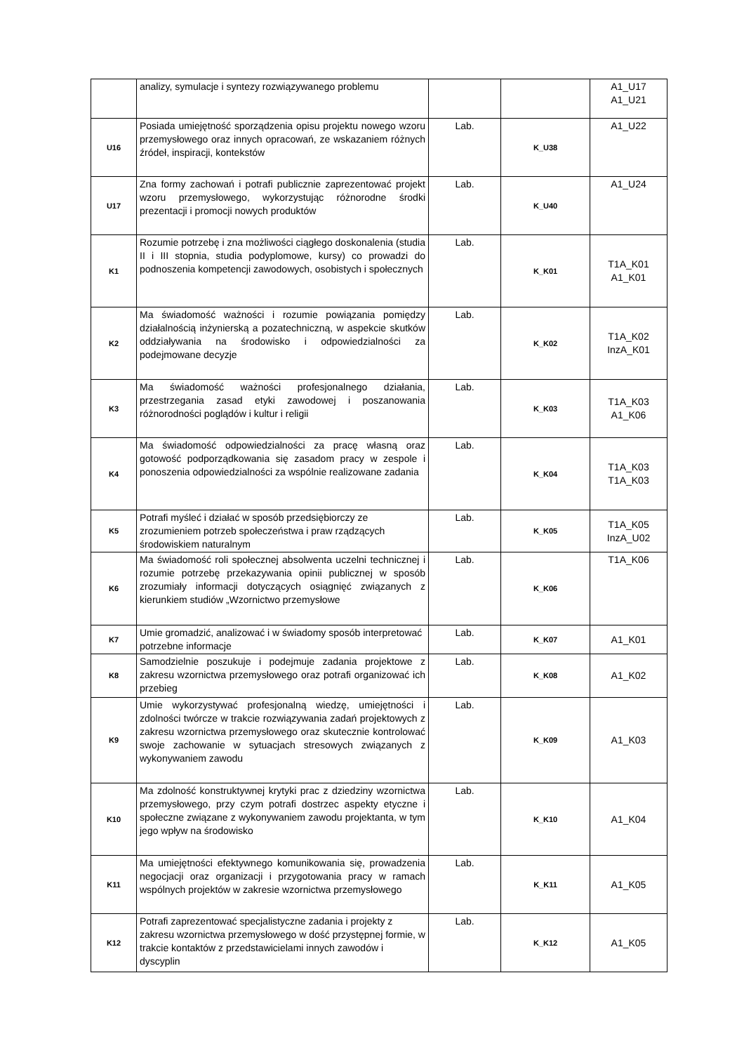| | analizy, symulacje i syntezy rozwiązywanego problemu | | | A1_U17 A1_U21 |
| U16 | Posiada umiejętność sporządzenia opisu projektu nowego wzoru przemysłowego oraz innych opracowań, ze wskazaniem różnych źródeł, inspiracji, kontekstów | Lab. | K_U38 | A1_U22 |
| U17 | Zna formy zachowań i potrafi publicznie zaprezentować projekt wzoru przemysłowego, wykorzystując różnorodne środki prezentacji i promocji nowych produktów | Lab. | K_U40 | A1_U24 |
| K1 | Rozumie potrzebę i zna możliwości ciągłego doskonalenia (studia II i III stopnia, studia podyplomowe, kursy) co prowadzi do podnoszenia kompetencji zawodowych, osobistych i społecznych | Lab. | K_K01 | T1A_K01 A1_K01 |
| K2 | Ma świadomość ważności i rozumie powiązania pomiędzy działalnością inżynierską a pozatechniczną, w aspekcie skutków oddziaływania na środowisko i odpowiedzialności za podejmowane decyzje | Lab. | K_K02 | T1A_K02 InzA_K01 |
| K3 | Ma świadomość ważności profesjonalnego działania, przestrzegania zasad etyki zawodowej i poszanowania różnorodności poglądów i kultur i religii | Lab. | K_K03 | T1A_K03 A1_K06 |
| K4 | Ma świadomość odpowiedzialności za pracę własną oraz gotowość podporządkowania się zasadom pracy w zespole i ponoszenia odpowiedzialności za wspólnie realizowane zadania | Lab. | K_K04 | T1A_K03 T1A_K03 |
| K5 | Potrafi myśleć i działać w sposób przedsiębiorczy ze zrozumieniem potrzeb społeczeństwa i praw rządzących środowiskiem naturalnym | Lab. | K_K05 | T1A_K05 InzA_U02 |
| K6 | Ma świadomość roli społecznej absolwenta uczelni technicznej i rozumie potrzebę przekazywania opinii publicznej w sposób zrozumiały informacji dotyczących osiągnięć związanych z kierunkiem studiów „Wzornictwo przemysłowe | Lab. | K_K06 | T1A_K06 |
| K7 | Umie gromadzić, analizować i w świadomy sposób interpretować potrzebne informacje | Lab. | K_K07 | A1_K01 |
| K8 | Samodzielnie poszukuje i podejmuje zadania projektowe z zakresu wzornictwa przemysłowego oraz potrafi organizować ich przebieg | Lab. | K_K08 | A1_K02 |
| K9 | Umie wykorzystywać profesjonalną wiedzę, umiejętności i zdolności twórcze w trakcie rozwiązywania zadań projektowych z zakresu wzornictwa przemysłowego oraz skutecznie kontrolować swoje zachowanie w sytuacjach stresowych związanych z wykonywaniem zawodu | Lab. | K_K09 | A1_K03 |
| K10 | Ma zdolność konstruktywnej krytyki prac z dziedziny wzornictwa przemysłowego, przy czym potrafi dostrzec aspekty etyczne i społeczne związane z wykonywaniem zawodu projektanta, w tym jego wpływ na środowisko | Lab. | K_K10 | A1_K04 |
| K11 | Ma umiejętności efektywnego komunikowania się, prowadzenia negocjacji oraz organizacji i przygotowania pracy w ramach wspólnych projektów w zakresie wzornictwa przemysłowego | Lab. | K_K11 | A1_K05 |
| K12 | Potrafi zaprezentować specjalistyczne zadania i projekty z zakresu wzornictwa przemysłowego w dość przystępnej formie, w trakcie kontaktów z przedstawicielami innych zawodów i dyscyplin | Lab. | K_K12 | A1_K05 |